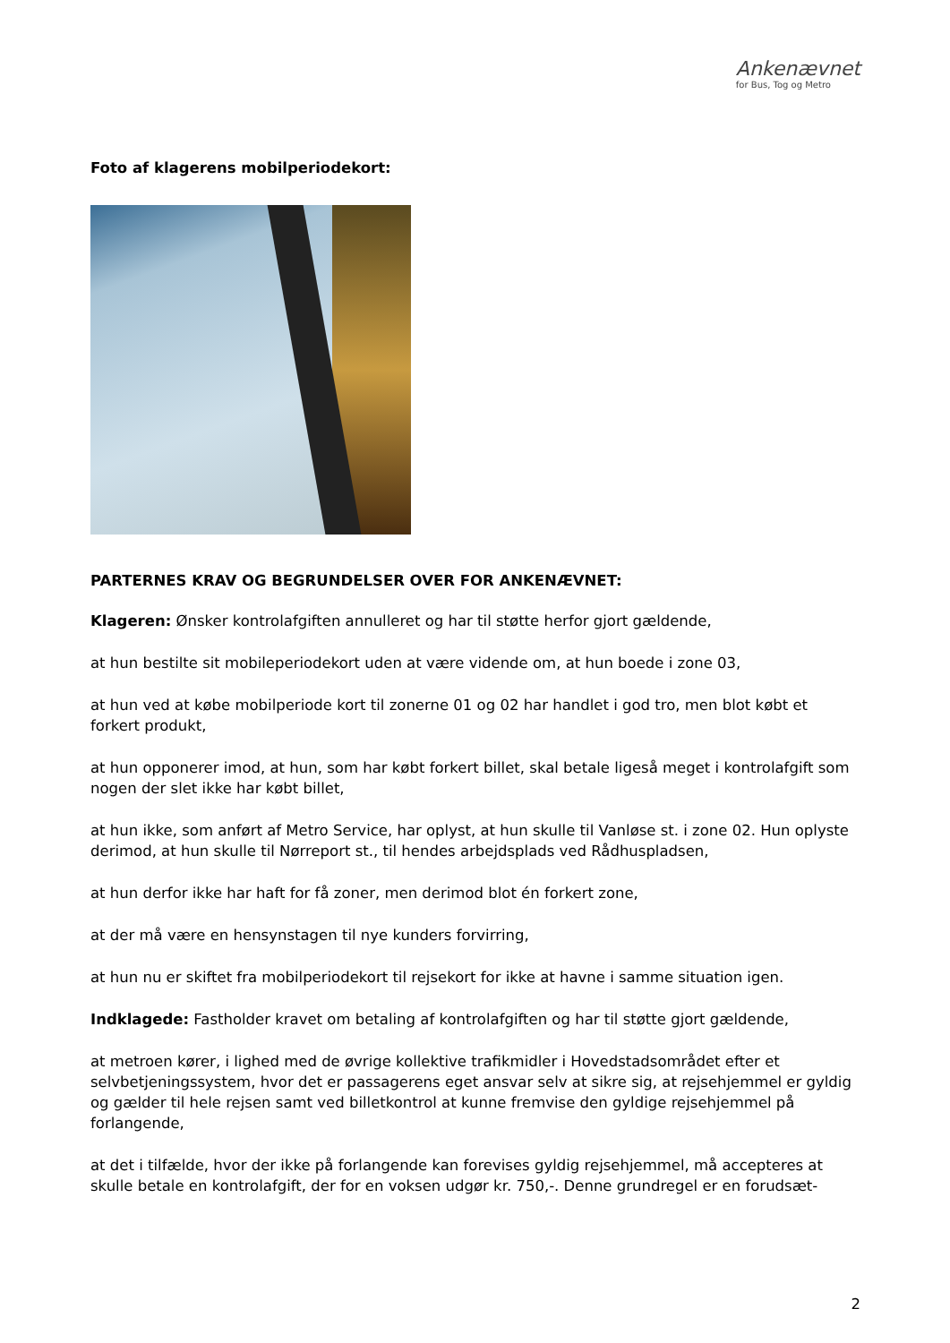Ankenævnet
for Bus, Tog og Metro
Foto af klagerens mobilperiodekort:
PARTERNES KRAV OG BEGRUNDELSER OVER FOR ANKENÆVNET:
Klageren: Ønsker kontrolafgiften annulleret og har til støtte herfor gjort gældende,
at hun bestilte sit mobileperiodekort uden at være vidende om, at hun boede i zone 03,
at hun ved at købe mobilperiode kort til zonerne 01 og 02 har handlet i god tro, men blot købt et forkert produkt,
at hun opponerer imod, at hun, som har købt forkert billet, skal betale ligeså meget i kontrolafgift som nogen der slet ikke har købt billet,
at hun ikke, som anført af Metro Service, har oplyst, at hun skulle til Vanløse st. i zone 02. Hun oplyste derimod, at hun skulle til Nørreport st., til hendes arbejdsplads ved Rådhuspladsen,
at hun derfor ikke har haft for få zoner, men derimod blot én forkert zone,
at der må være en hensynstagen til nye kunders forvirring,
at hun nu er skiftet fra mobilperiodekort til rejsekort for ikke at havne i samme situation igen.
Indklagede: Fastholder kravet om betaling af kontrolafgiften og har til støtte gjort gældende,
at metroen kører, i lighed med de øvrige kollektive trafikmidler i Hovedstadsområdet efter et selvbetjeningssystem, hvor det er passagerens eget ansvar selv at sikre sig, at rejsehjemmel er gyldig og gælder til hele rejsen samt ved billetkontrol at kunne fremvise den gyldige rejsehjemmel på forlangende,
at det i tilfælde, hvor der ikke på forlangende kan forevises gyldig rejsehjemmel, må accepteres at skulle betale en kontrolafgift, der for en voksen udgør kr. 750,-. Denne grundregel er en forudsæt-
2